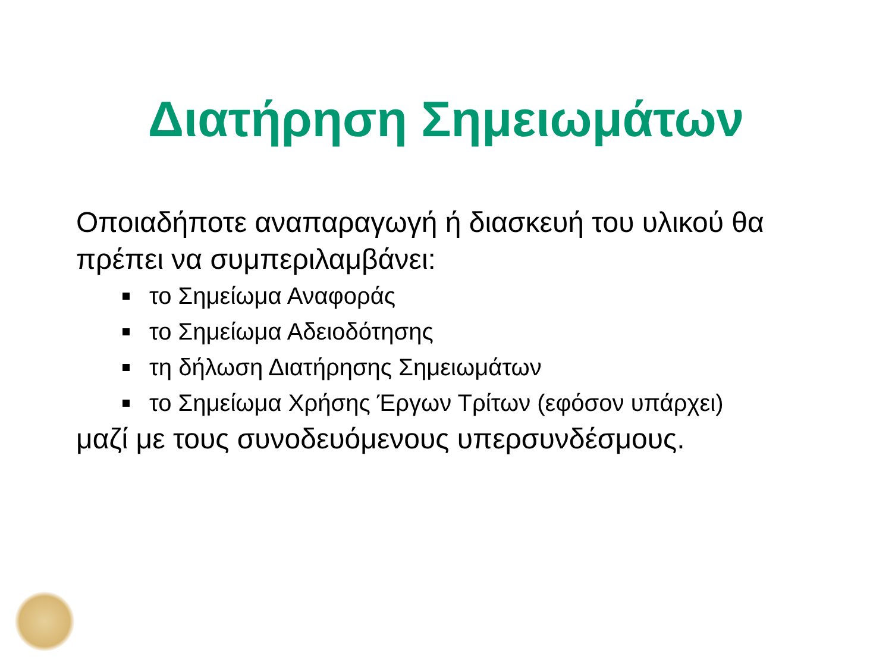Διατήρηση Σημειωμάτων
Οποιαδήποτε αναπαραγωγή ή διασκευή του υλικού θα πρέπει να συμπεριλαμβάνει:
το Σημείωμα Αναφοράς
το Σημείωμα Αδειοδότησης
τη δήλωση Διατήρησης Σημειωμάτων
το Σημείωμα Χρήσης Έργων Τρίτων (εφόσον υπάρχει)
μαζί με τους συνοδευόμενους υπερσυνδέσμους.